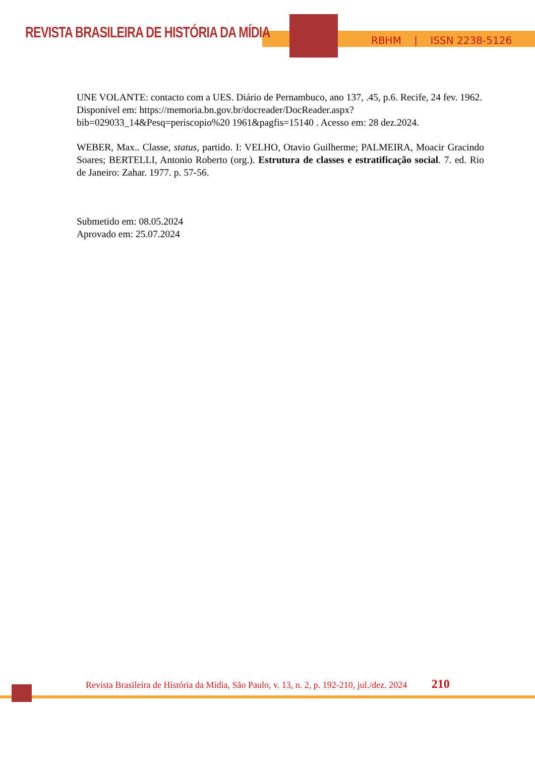REVISTA BRASILEIRA DE HISTÓRIA DA MÍDIA
RBHM | ISSN 2238-5126
UNE VOLANTE: contacto com a UES. Diário de Pernambuco, ano 137, .45, p.6. Recife, 24 fev. 1962. Disponível em: https://memoria.bn.gov.br/docreader/DocReader.aspx?bib=029033_14&Pesq=periscopio%20 1961&pagfis=15140 . Acesso em: 28 dez.2024.
WEBER, Max.. Classe, status, partido. I: VELHO, Otavio Guilherme; PALMEIRA, Moacir Gracindo Soares; BERTELLI, Antonio Roberto (org.). Estrutura de classes e estratificação social. 7. ed. Rio de Janeiro: Zahar. 1977. p. 57-56.
Submetido em: 08.05.2024
Aprovado em: 25.07.2024
Revista Brasileira de História da Mídia, São Paulo, v. 13, n. 2, p. 192-210, jul./dez. 2024 210